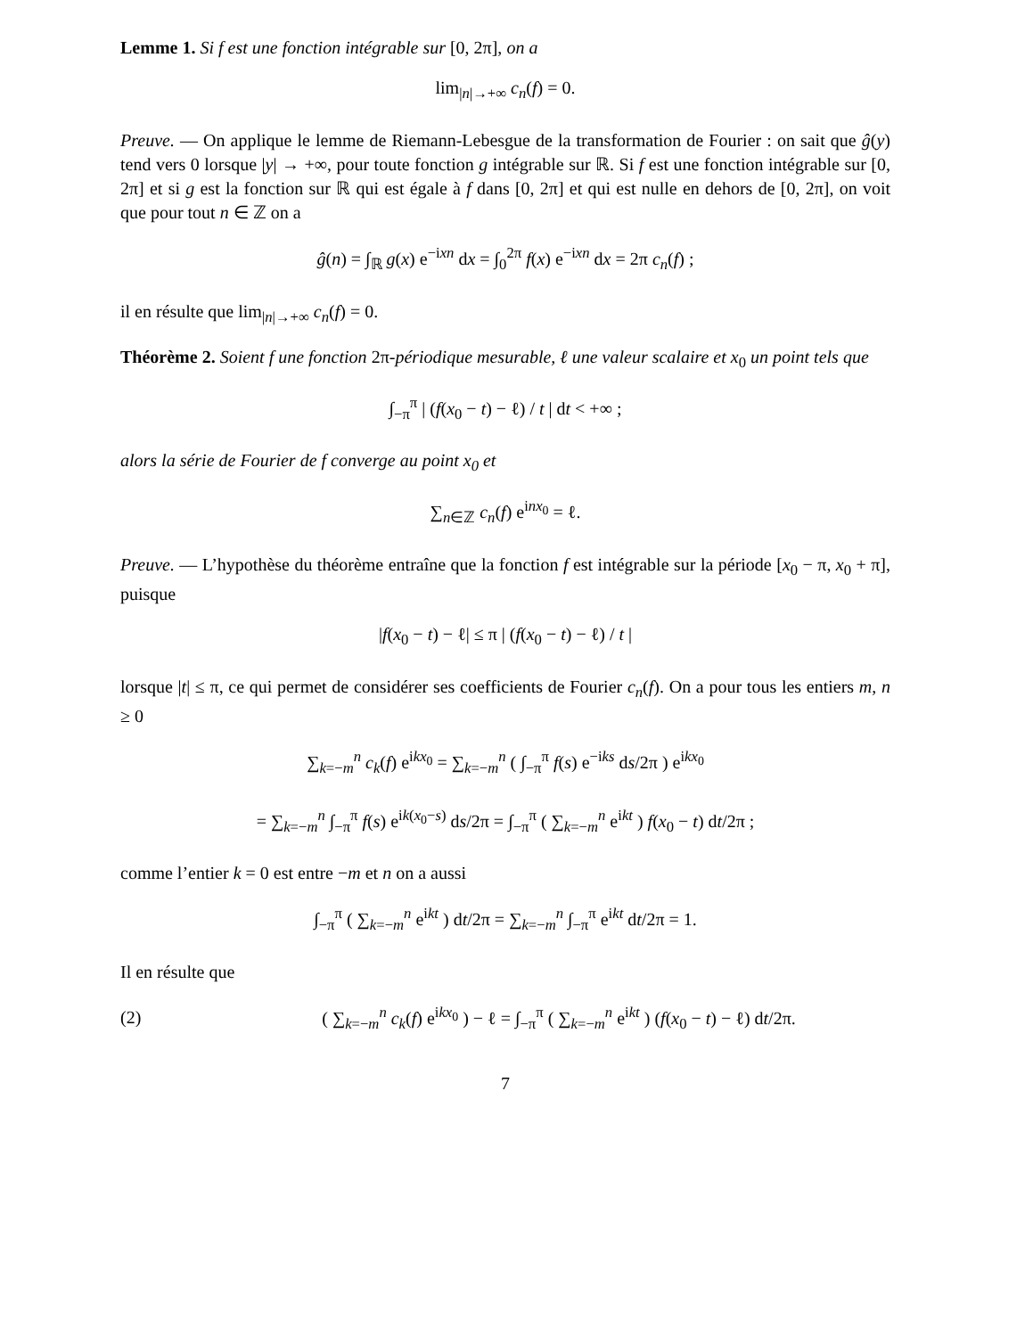Lemme 1. Si f est une fonction intégrable sur [0, 2π], on a
lim<sub>|n|→+∞</sub> c<sub>n</sub>(f) = 0.
Preuve. — On applique le lemme de Riemann-Lebesgue de la transformation de Fourier : on sait que ĝ(y) tend vers 0 lorsque |y| → +∞, pour toute fonction g intégrable sur ℝ. Si f est une fonction intégrable sur [0, 2π] et si g est la fonction sur ℝ qui est égale à f dans [0, 2π] et qui est nulle en dehors de [0, 2π], on voit que pour tout n ∈ ℤ on a
ĝ(n) = ∫<sub>ℝ</sub> g(x) e<sup>−ixn</sup> dx = ∫<sub>0</sub><sup>2π</sup> f(x) e<sup>−ixn</sup> dx = 2π c<sub>n</sub>(f) ;
il en résulte que lim<sub>|n|→+∞</sub> c<sub>n</sub>(f) = 0.
Théorème 2. Soient f une fonction 2π-périodique mesurable, ℓ une valeur scalaire et x<sub>0</sub> un point tels que
∫<sub>−π</sub><sup>π</sup> | (f(x<sub>0</sub> − t) − ℓ) / t | dt < +∞ ;
alors la série de Fourier de f converge au point x<sub>0</sub> et
∑<sub>n∈ℤ</sub> c<sub>n</sub>(f) e<sup>inx<sub>0</sub></sup> = ℓ.
Preuve. — L’hypothèse du théorème entraîne que la fonction f est intégrable sur la période [x<sub>0</sub> − π, x<sub>0</sub> + π], puisque
|f(x<sub>0</sub> − t) − ℓ| ≤ π | (f(x<sub>0</sub> − t) − ℓ) / t |
lorsque |t| ≤ π, ce qui permet de considérer ses coefficients de Fourier c<sub>n</sub>(f). On a pour tous les entiers m, n ≥ 0
∑<sub>k=−m</sub><sup>n</sup> c<sub>k</sub>(f) e<sup>ikx<sub>0</sub></sup> = ∑<sub>k=−m</sub><sup>n</sup> ( ∫<sub>−π</sub><sup>π</sup> f(s) e<sup>−iks</sup> ds/2π ) e<sup>ikx<sub>0</sub></sup>
= ∑<sub>k=−m</sub><sup>n</sup> ∫<sub>−π</sub><sup>π</sup> f(s) e<sup>ik(x<sub>0</sub>−s)</sup> ds/2π = ∫<sub>−π</sub><sup>π</sup> ( ∑<sub>k=−m</sub><sup>n</sup> e<sup>ikt</sup> ) f(x<sub>0</sub> − t) dt/2π ;
comme l’entier k = 0 est entre −m et n on a aussi
∫<sub>−π</sub><sup>π</sup> ( ∑<sub>k=−m</sub><sup>n</sup> e<sup>ikt</sup> ) dt/2π = ∑<sub>k=−m</sub><sup>n</sup> ∫<sub>−π</sub><sup>π</sup> e<sup>ikt</sup> dt/2π = 1.
Il en résulte que
(2) ( ∑<sub>k=−m</sub><sup>n</sup> c<sub>k</sub>(f) e<sup>ikx<sub>0</sub></sup> ) − ℓ = ∫<sub>−π</sub><sup>π</sup> ( ∑<sub>k=−m</sub><sup>n</sup> e<sup>ikt</sup> ) (f(x<sub>0</sub> − t) − ℓ) dt/2π.
7